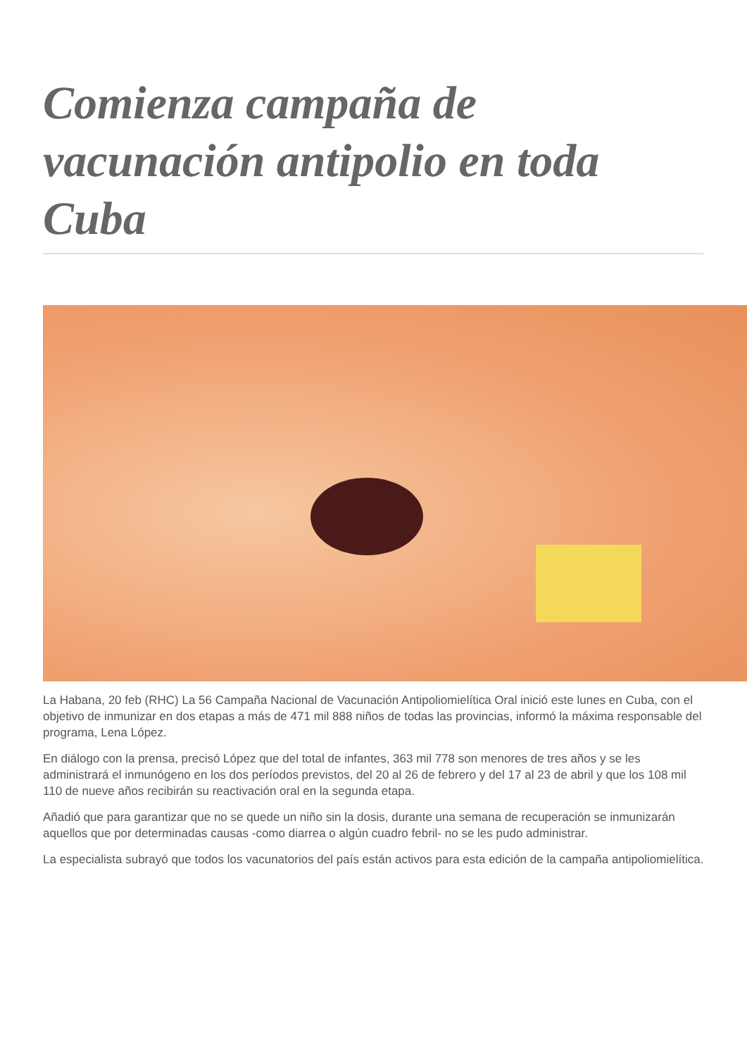Comienza campaña de vacunación antipolio en toda Cuba
La Habana, 20 feb (RHC) La 56 Campaña Nacional de Vacunación Antipoliomielítica Oral inició este lunes en Cuba, con el objetivo de inmunizar en dos etapas a más de 471 mil 888 niños de todas las provincias, informó la máxima responsable del programa, Lena López.
En diálogo con la prensa, precisó López que del total de infantes, 363 mil 778 son menores de tres años y se les administrará el inmunógeno en los dos períodos previstos, del 20 al 26 de febrero y del 17 al 23 de abril y que los 108 mil 110 de nueve años recibirán su reactivación oral en la segunda etapa.
Añadió que para garantizar que no se quede un niño sin la dosis, durante una semana de recuperación se inmunizarán aquellos que por determinadas causas -como diarrea o algún cuadro febril- no se les pudo administrar.
La especialista subrayó que todos los vacunatorios del país están activos para esta edición de la campaña antipoliomielítica.